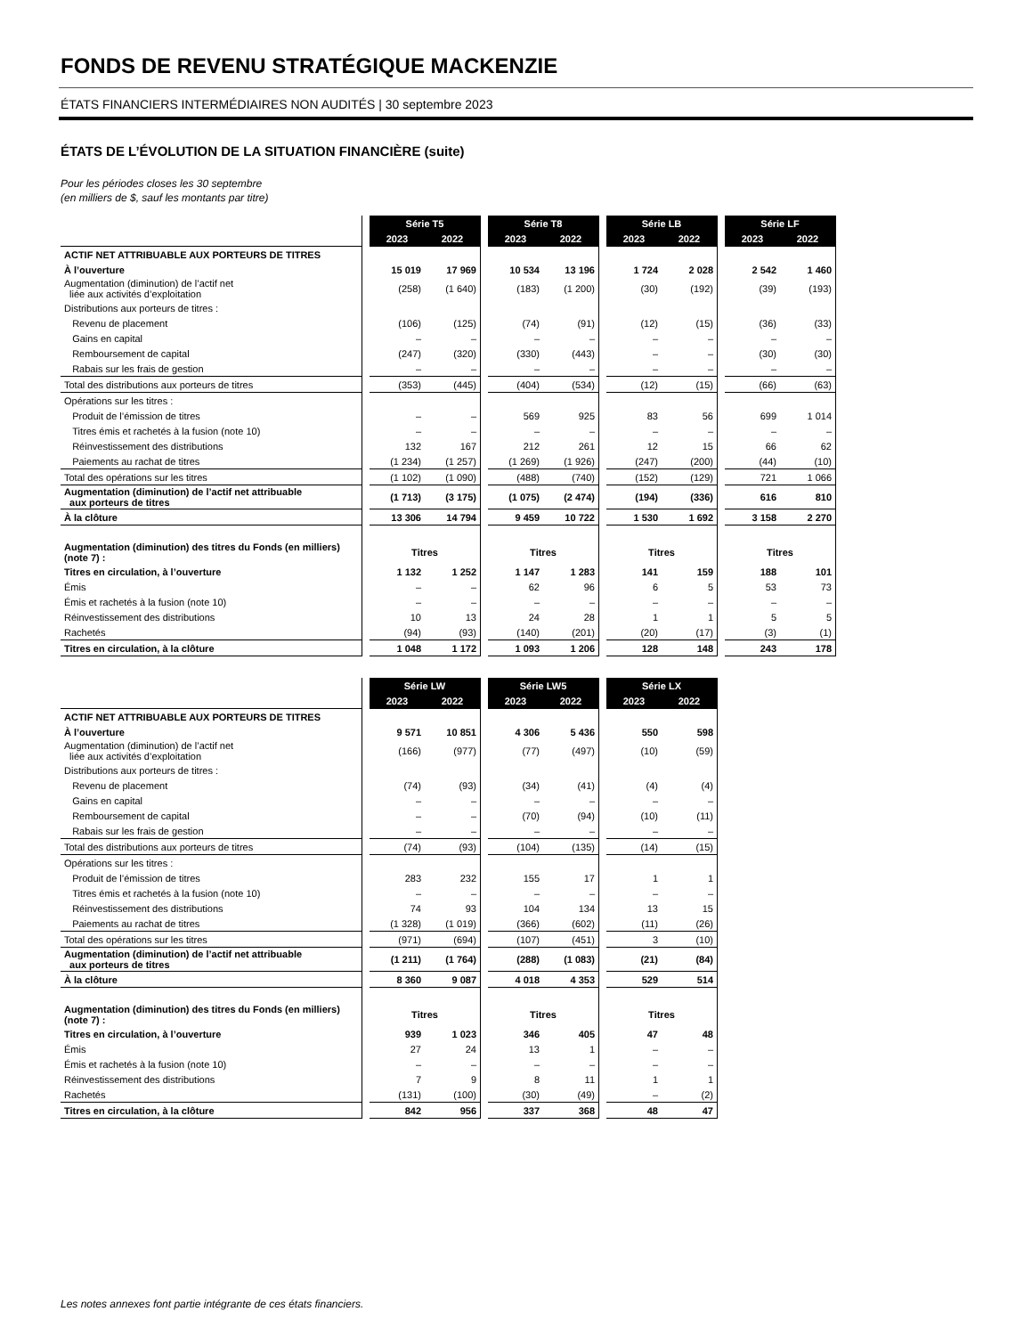FONDS DE REVENU STRATÉGIQUE MACKENZIE
ÉTATS FINANCIERS INTERMÉDIAIRES NON AUDITÉS | 30 septembre 2023
ÉTATS DE L’ÉVOLUTION DE LA SITUATION FINANCIÈRE (suite)
Pour les périodes closes les 30 septembre
(en milliers de $, sauf les montants par titre)
| | | Série T5 | | | Série T8 | | | Série LB | | | Série LF | | |
| | | 2023 | 2022 | | 2023 | 2022 | | 2023 | 2022 | | 2023 | 2022 | |
| ACTIF NET ATTRIBUABLE AUX PORTEURS DE TITRES | | | | | | | | | | | | | |
| À l’ouverture | | 15 019 | 17 969 | | 10 534 | 13 196 | | 1 724 | 2 028 | | 2 542 | 1 460 | |
| Augmentation (diminution) de l’actif net liée aux activités d’exploitation | | (258) | (1 640) | | (183) | (1 200) | | (30) | (192) | | (39) | (193) | |
| Distributions aux porteurs de titres : | | | | | | | | | | | | | |
| Revenu de placement | | (106) | (125) | | (74) | (91) | | (12) | (15) | | (36) | (33) | |
| Gains en capital | | – | – | | – | – | | – | – | | – | – | |
| Remboursement de capital | | (247) | (320) | | (330) | (443) | | – | – | | (30) | (30) | |
| Rabais sur les frais de gestion | | – | – | | – | – | | – | – | | – | – | |
| Total des distributions aux porteurs de titres | | (353) | (445) | | (404) | (534) | | (12) | (15) | | (66) | (63) | |
| Opérations sur les titres : | | | | | | | | | | | | | |
| Produit de l’émission de titres | | – | – | | 569 | 925 | | 83 | 56 | | 699 | 1 014 | |
| Titres émis et rachetés à la fusion (note 10) | | – | – | | – | – | | – | – | | – | – | |
| Réinvestissement des distributions | | 132 | 167 | | 212 | 261 | | 12 | 15 | | 66 | 62 | |
| Paiements au rachat de titres | | (1 234) | (1 257) | | (1 269) | (1 926) | | (247) | (200) | | (44) | (10) | |
| Total des opérations sur les titres | | (1 102) | (1 090) | | (488) | (740) | | (152) | (129) | | 721 | 1 066 | |
| Augmentation (diminution) de l’actif net attribuable aux porteurs de titres | | (1 713) | (3 175) | | (1 075) | (2 474) | | (194) | (336) | | 616 | 810 | |
| À la clôture | | 13 306 | 14 794 | | 9 459 | 10 722 | | 1 530 | 1 692 | | 3 158 | 2 270 | |
| Augmentation (diminution) des titres du Fonds (en milliers) (note 7) : | | Titres | | | Titres | | | Titres | | | Titres | | |
| Titres en circulation, à l’ouverture | | 1 132 | 1 252 | | 1 147 | 1 283 | | 141 | 159 | | 188 | 101 | |
| Émis | | – | – | | 62 | 96 | | 6 | 5 | | 53 | 73 | |
| Émis et rachetés à la fusion (note 10) | | – | – | | – | – | | – | – | | – | – | |
| Réinvestissement des distributions | | 10 | 13 | | 24 | 28 | | 1 | 1 | | 5 | 5 | |
| Rachetés | | (94) | (93) | | (140) | (201) | | (20) | (17) | | (3) | (1) | |
| Titres en circulation, à la clôture | | 1 048 | 1 172 | | 1 093 | 1 206 | | 128 | 148 | | 243 | 178 | |
| | | Série LW | | | Série LW5 | | | Série LX | | |
| | | 2023 | 2022 | | 2023 | 2022 | | 2023 | 2022 | |
| ACTIF NET ATTRIBUABLE AUX PORTEURS DE TITRES | | | | | | | | | | |
| À l’ouverture | | 9 571 | 10 851 | | 4 306 | 5 436 | | 550 | 598 | |
| Augmentation (diminution) de l’actif net liée aux activités d’exploitation | | (166) | (977) | | (77) | (497) | | (10) | (59) | |
| Distributions aux porteurs de titres : | | | | | | | | | | |
| Revenu de placement | | (74) | (93) | | (34) | (41) | | (4) | (4) | |
| Gains en capital | | – | – | | – | – | | – | – | |
| Remboursement de capital | | – | – | | (70) | (94) | | (10) | (11) | |
| Rabais sur les frais de gestion | | – | – | | – | – | | – | – | |
| Total des distributions aux porteurs de titres | | (74) | (93) | | (104) | (135) | | (14) | (15) | |
| Opérations sur les titres : | | | | | | | | | | |
| Produit de l’émission de titres | | 283 | 232 | | 155 | 17 | | 1 | 1 | |
| Titres émis et rachetés à la fusion (note 10) | | – | – | | – | – | | – | – | |
| Réinvestissement des distributions | | 74 | 93 | | 104 | 134 | | 13 | 15 | |
| Paiements au rachat de titres | | (1 328) | (1 019) | | (366) | (602) | | (11) | (26) | |
| Total des opérations sur les titres | | (971) | (694) | | (107) | (451) | | 3 | (10) | |
| Augmentation (diminution) de l’actif net attribuable aux porteurs de titres | | (1 211) | (1 764) | | (288) | (1 083) | | (21) | (84) | |
| À la clôture | | 8 360 | 9 087 | | 4 018 | 4 353 | | 529 | 514 | |
| Augmentation (diminution) des titres du Fonds (en milliers) (note 7) : | | Titres | | | Titres | | | Titres | | |
| Titres en circulation, à l’ouverture | | 939 | 1 023 | | 346 | 405 | | 47 | 48 | |
| Émis | | 27 | 24 | | 13 | 1 | | – | – | |
| Émis et rachetés à la fusion (note 10) | | – | – | | – | – | | – | – | |
| Réinvestissement des distributions | | 7 | 9 | | 8 | 11 | | 1 | 1 | |
| Rachetés | | (131) | (100) | | (30) | (49) | | – | (2) | |
| Titres en circulation, à la clôture | | 842 | 956 | | 337 | 368 | | 48 | 47 | |
Les notes annexes font partie intégrante de ces états financiers.